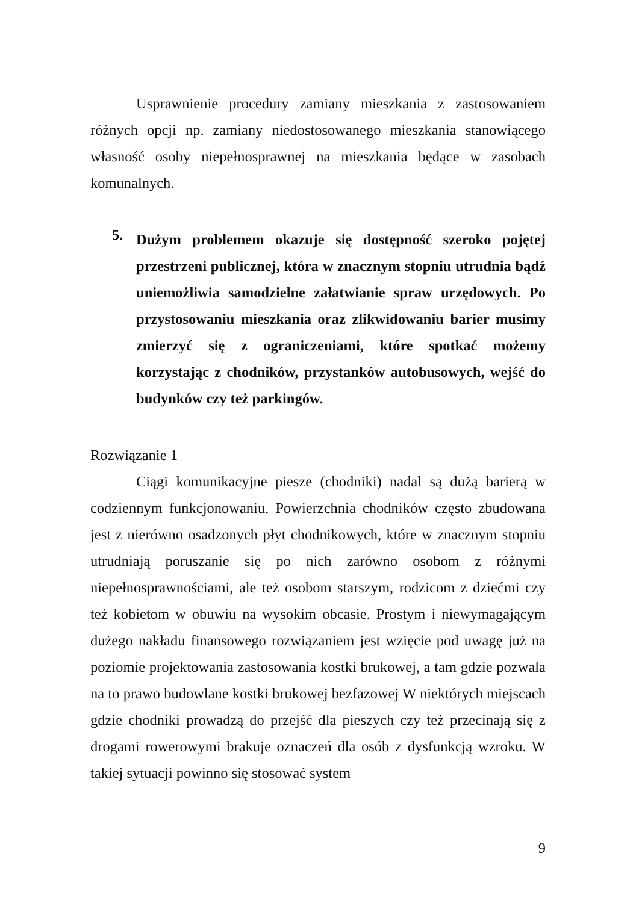Usprawnienie procedury zamiany mieszkania z zastosowaniem różnych opcji np. zamiany niedostosowanego mieszkania stanowiącego własność osoby niepełnosprawnej na mieszkania będące w zasobach komunalnych.
5.
Dużym problemem okazuje się dostępność szeroko pojętej przestrzeni publicznej, która w znacznym stopniu utrudnia bądź uniemożliwia samodzielne załatwianie spraw urzędowych. Po przystosowaniu mieszkania oraz zlikwidowaniu barier musimy zmierzyć się z ograniczeniami, które spotkać możemy korzystając z chodników, przystanków autobusowych, wejść do budynków czy też parkingów.
Rozwiązanie 1
Ciągi komunikacyjne piesze (chodniki) nadal są dużą barierą w codziennym funkcjonowaniu. Powierzchnia chodników często zbudowana jest z nierówno osadzonych płyt chodnikowych, które w znacznym stopniu utrudniają poruszanie się po nich zarówno osobom z różnymi niepełnosprawnościami, ale też osobom starszym, rodzicom z dziećmi czy też kobietom w obuwiu na wysokim obcasie. Prostym i niewymagającym dużego nakładu finansowego rozwiązaniem jest wzięcie pod uwagę już na poziomie projektowania zastosowania kostki brukowej, a tam gdzie pozwala na to prawo budowlane kostki brukowej bezfazowej W niektórych miejscach gdzie chodniki prowadzą do przejść dla pieszych czy też przecinają się z drogami rowerowymi brakuje oznaczeń dla osób z dysfunkcją wzroku. W takiej sytuacji powinno się stosować system
9